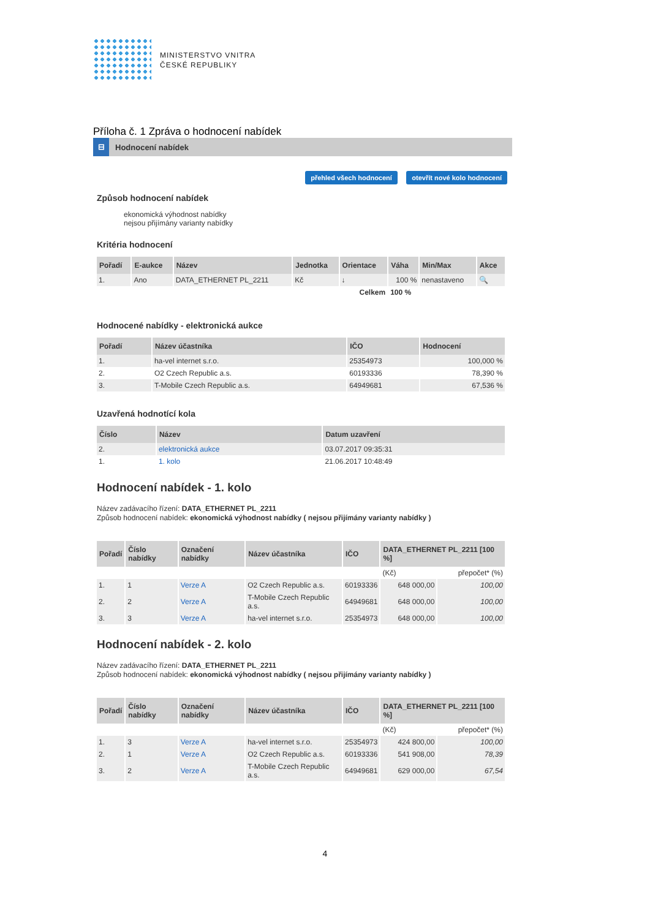MINISTERSTVO VNITRA
ČESKÉ REPUBLIKY
Příloha č. 1 Zpráva o hodnocení nabídek
⊟ Hodnocení nabídek
přehled všech hodnocení otevřít nové kolo hodnocení
Způsob hodnocení nabídek
ekonomická výhodnost nabídky
nejsou přijímány varianty nabídky
Kritéria hodnocení
| Pořadí | E-aukce | Název | Jednotka | Orientace | Váha | Min/Max | Akce |
| --- | --- | --- | --- | --- | --- | --- | --- |
| 1. | Ano | DATA_ETHERNET PL_2211 | Kč | ↓ | 100 % | nenastaveno | 🔍 |
| | | | | Celkem | 100 % | | |
Hodnocené nabídky - elektronická aukce
| Pořadí | Název účastníka | IČO | Hodnocení |
| --- | --- | --- | --- |
| 1. | ha-vel internet s.r.o. | 25354973 | 100,000 % |
| 2. | O2 Czech Republic a.s. | 60193336 | 78,390 % |
| 3. | T-Mobile Czech Republic a.s. | 64949681 | 67,536 % |
Uzavřená hodnotící kola
| Číslo | Název | Datum uzavření |
| --- | --- | --- |
| 2. | elektronická aukce | 03.07.2017 09:35:31 |
| 1. | 1. kolo | 21.06.2017 10:48:49 |
Hodnocení nabídek - 1. kolo
Název zadávacího řízení: DATA_ETHERNET PL_2211
Způsob hodnocení nabídek: ekonomická výhodnost nabídky ( nejsou přijímány varianty nabídky )
| Pořadí | Číslo nabídky | Označení nabídky | Název účastníka | IČO | DATA_ETHERNET PL_2211 [100 %] | |
| --- | --- | --- | --- | --- | --- | --- |
| | | | | | (Kč) | přepočet* (%) |
| 1. | 1 | Verze A | O2 Czech Republic a.s. | 60193336 | 648 000,00 | 100,00 |
| 2. | 2 | Verze A | T-Mobile Czech Republic a.s. | 64949681 | 648 000,00 | 100,00 |
| 3. | 3 | Verze A | ha-vel internet s.r.o. | 25354973 | 648 000,00 | 100,00 |
Hodnocení nabídek - 2. kolo
Název zadávacího řízení: DATA_ETHERNET PL_2211
Způsob hodnocení nabídek: ekonomická výhodnost nabídky ( nejsou přijímány varianty nabídky )
| Pořadí | Číslo nabídky | Označení nabídky | Název účastníka | IČO | DATA_ETHERNET PL_2211 [100 %] | |
| --- | --- | --- | --- | --- | --- | --- |
| | | | | | (Kč) | přepočet* (%) |
| 1. | 3 | Verze A | ha-vel internet s.r.o. | 25354973 | 424 800,00 | 100,00 |
| 2. | 1 | Verze A | O2 Czech Republic a.s. | 60193336 | 541 908,00 | 78,39 |
| 3. | 2 | Verze A | T-Mobile Czech Republic a.s. | 64949681 | 629 000,00 | 67,54 |
4